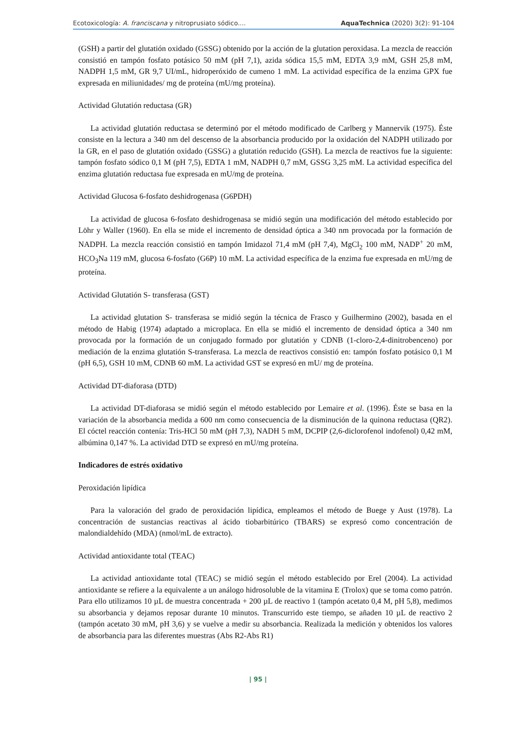Ecotoxicología: A. franciscana y nitroprusiato sódico.... AquaTechnica (2020) 3(2): 91-104
(GSH) a partir del glutatión oxidado (GSSG) obtenido por la acción de la glutation peroxidasa. La mezcla de reacción consistió en tampón fosfato potásico 50 mM (pH 7,1), azida sódica 15,5 mM, EDTA 3,9 mM, GSH 25,8 mM, NADPH 1,5 mM, GR 9,7 UI/mL, hidroperóxido de cumeno 1 mM. La actividad específica de la enzima GPX fue expresada en miliunidades/ mg de proteína (mU/mg proteína).
Actividad Glutatión reductasa (GR)
La actividad glutatión reductasa se determinó por el método modificado de Carlberg y Mannervik (1975). Éste consiste en la lectura a 340 nm del descenso de la absorbancia producido por la oxidación del NADPH utilizado por la GR, en el paso de glutatión oxidado (GSSG) a glutatión reducido (GSH). La mezcla de reactivos fue la siguiente: tampón fosfato sódico 0,1 M (pH 7,5), EDTA 1 mM, NADPH 0,7 mM, GSSG 3,25 mM. La actividad específica del enzima glutatión reductasa fue expresada en mU/mg de proteína.
Actividad Glucosa 6-fosfato deshidrogenasa (G6PDH)
La actividad de glucosa 6-fosfato deshidrogenasa se midió según una modificación del método establecido por Löhr y Waller (1960). En ella se mide el incremento de densidad óptica a 340 nm provocada por la formación de NADPH. La mezcla reacción consistió en tampón Imidazol 71,4 mM (pH 7,4), MgCl<sub>2</sub> 100 mM, NADP<sup>+</sup> 20 mM, HCO<sub>3</sub>Na 119 mM, glucosa 6-fosfato (G6P) 10 mM. La actividad específica de la enzima fue expresada en mU/mg de proteína.
Actividad Glutatión S- transferasa (GST)
La actividad glutation S- transferasa se midió según la técnica de Frasco y Guilhermino (2002), basada en el método de Habig (1974) adaptado a microplaca. En ella se midió el incremento de densidad óptica a 340 nm provocada por la formación de un conjugado formado por glutatión y CDNB (1-cloro-2,4-dinitrobenceno) por mediación de la enzima glutatión S-transferasa. La mezcla de reactivos consistió en: tampón fosfato potásico 0,1 M (pH 6,5), GSH 10 mM, CDNB 60 mM. La actividad GST se expresó en mU/ mg de proteína.
Actividad DT-diaforasa (DTD)
La actividad DT-diaforasa se midió según el método establecido por Lemaire et al. (1996). Éste se basa en la variación de la absorbancia medida a 600 nm como consecuencia de la disminución de la quinona reductasa (QR2). El cóctel reacción contenía: Tris-HCl 50 mM (pH 7,3), NADH 5 mM, DCPIP (2,6-diclorofenol indofenol) 0,42 mM, albúmina 0,147 %. La actividad DTD se expresó en mU/mg proteína.
Indicadores de estrés oxidativo
Peroxidación lipídica
Para la valoración del grado de peroxidación lipídica, empleamos el método de Buege y Aust (1978). La concentración de sustancias reactivas al ácido tiobarbitúrico (TBARS) se expresó como concentración de malondialdehído (MDA) (nmol/mL de extracto).
Actividad antioxidante total (TEAC)
La actividad antioxidante total (TEAC) se midió según el método establecido por Erel (2004). La actividad antioxidante se refiere a la equivalente a un análogo hidrosoluble de la vitamina E (Trolox) que se toma como patrón. Para ello utilizamos 10 µL de muestra concentrada + 200 µL de reactivo 1 (tampón acetato 0,4 M, pH 5,8), medimos su absorbancia y dejamos reposar durante 10 minutos. Transcurrido este tiempo, se añaden 10 µL de reactivo 2 (tampón acetato 30 mM, pH 3,6) y se vuelve a medir su absorbancia. Realizada la medición y obtenidos los valores de absorbancia para las diferentes muestras (Abs R2-Abs R1)
| 95 |